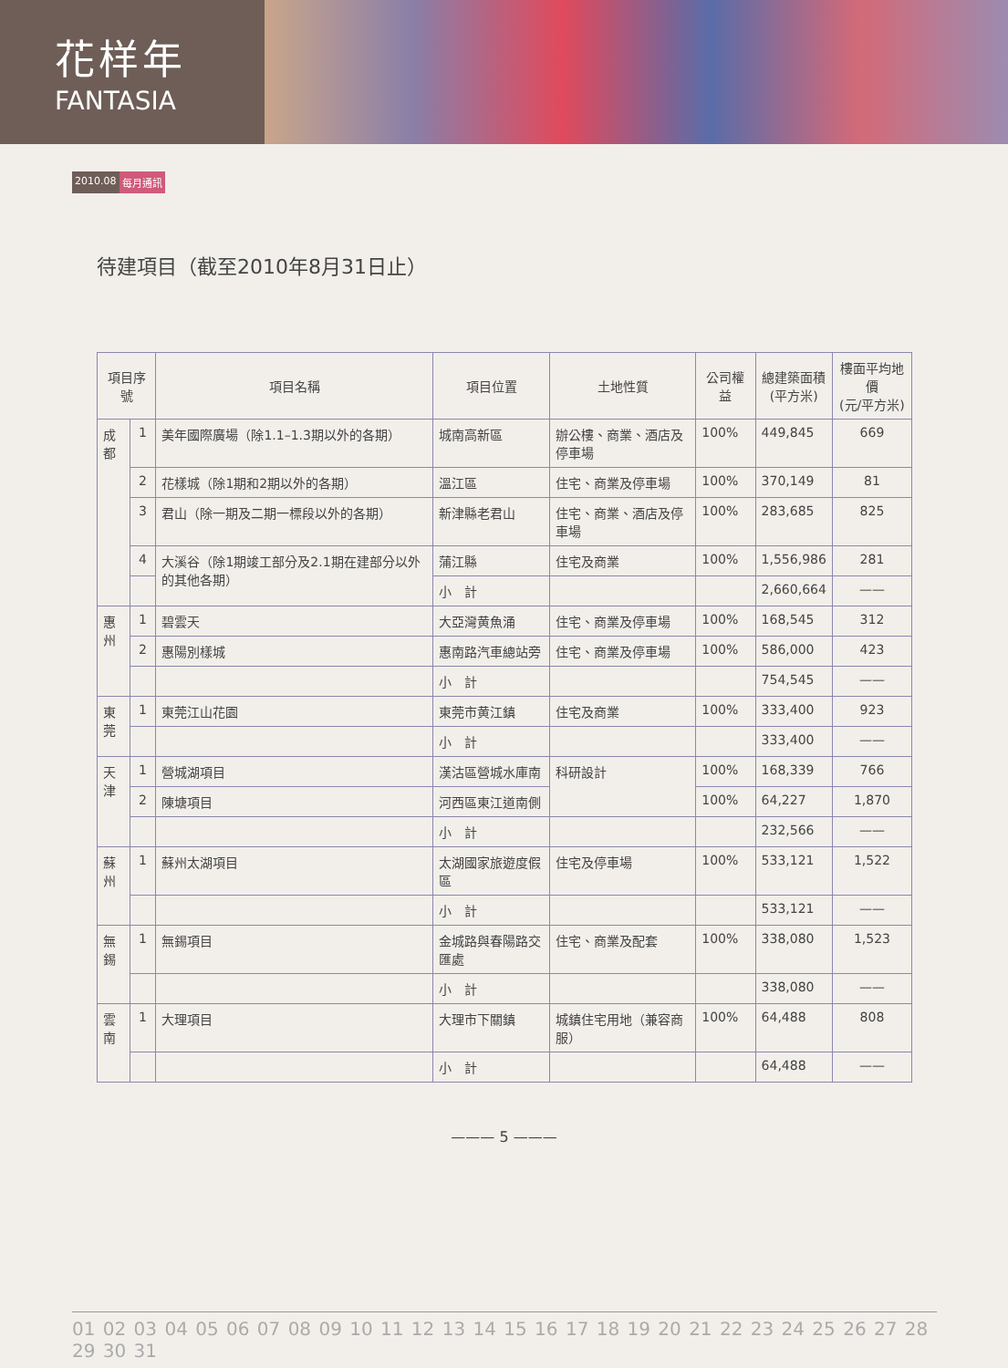花样年
FANTASIA
2010.08 每月通訊
待建項目（截至2010年8月31日止）
| 項目序號 | | 項目名稱 | 項目位置 | 土地性質 | 公司權益 | 總建築面積 (平方米) | 樓面平均地價 (元/平方米) |
| --- | --- | --- | --- | --- | --- | --- | --- |
| 成 都 | 1 | 美年國際廣場（除1.1–1.3期以外的各期） | 城南高新區 | 辦公樓、商業、酒店及停車場 | 100% | 449,845 | 669 |
| | 2 | 花樣城（除1期和2期以外的各期） | 溫江區 | 住宅、商業及停車場 | 100% | 370,149 | 81 |
| | 3 | 君山（除一期及二期一標段以外的各期） | 新津縣老君山 | 住宅、商業、酒店及停車場 | 100% | 283,685 | 825 |
| | 4 | 大溪谷（除1期竣工部分及2.1期在建部分以外的其他各期） | 蒲江縣 | 住宅及商業 | 100% | 1,556,986 | 281 |
| | | | 小 計 | | | 2,660,664 | —— |
| 惠 州 | 1 | 碧雲天 | 大亞灣黄魚涌 | 住宅、商業及停車場 | 100% | 168,545 | 312 |
| | 2 | 惠陽別樣城 | 惠南路汽車總站旁 | 住宅、商業及停車場 | 100% | 586,000 | 423 |
| | | | 小 計 | | | 754,545 | —— |
| 東 莞 | 1 | 東莞江山花園 | 東莞市黄江鎮 | 住宅及商業 | 100% | 333,400 | 923 |
| | | | 小 計 | | | 333,400 | —— |
| 天 津 | 1 | 營城湖項目 | 漢沽區營城水庫南 | 科研設計 | 100% | 168,339 | 766 |
| | 2 | 陳塘項目 | 河西區東江道南側 | | 100% | 64,227 | 1,870 |
| | | | 小 計 | | | 232,566 | —— |
| 蘇 州 | 1 | 蘇州太湖項目 | 太湖國家旅遊度假區 | 住宅及停車場 | 100% | 533,121 | 1,522 |
| | | | 小 計 | | | 533,121 | —— |
| 無 錫 | 1 | 無錫項目 | 金城路與春陽路交匯處 | 住宅、商業及配套 | 100% | 338,080 | 1,523 |
| | | | 小 計 | | | 338,080 | —— |
| 雲 南 | 1 | 大理項目 | 大理市下關鎮 | 城鎮住宅用地（兼容商服） | 100% | 64,488 | 808 |
| | | | 小 計 | | | 64,488 | —— |
——— 5 ———
01 02 03 04 05 06 07 08 09 10 11 12 13 14 15 16 17 18 19 20 21 22 23 24 25 26 27 28 29 30 31